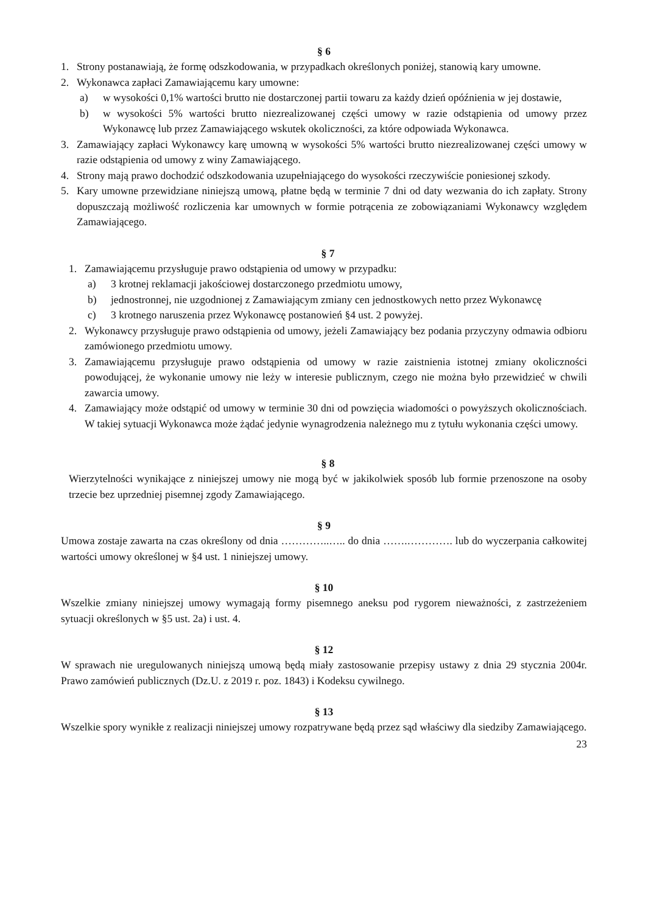§ 6
1. Strony postanawiają, że formę odszkodowania, w przypadkach określonych poniżej, stanowią kary umowne.
2. Wykonawca zapłaci Zamawiającemu kary umowne:
a) w wysokości 0,1% wartości brutto nie dostarczonej partii towaru za każdy dzień opóźnienia w jej dostawie,
b) w wysokości 5% wartości brutto niezrealizowanej części umowy w razie odstąpienia od umowy przez Wykonawcę lub przez Zamawiającego wskutek okoliczności, za które odpowiada Wykonawca.
3. Zamawiający zapłaci Wykonawcy karę umowną w wysokości 5% wartości brutto niezrealizowanej części umowy w razie odstąpienia od umowy z winy Zamawiającego.
4. Strony mają prawo dochodzić odszkodowania uzupełniającego do wysokości rzeczywiście poniesionej szkody.
5. Kary umowne przewidziane niniejszą umową, płatne będą w terminie 7 dni od daty wezwania do ich zapłaty. Strony dopuszczają możliwość rozliczenia kar umownych w formie potrącenia ze zobowiązaniami Wykonawcy względem Zamawiającego.
§ 7
1. Zamawiającemu przysługuje prawo odstąpienia od umowy w przypadku:
a) 3 krotnej reklamacji jakościowej dostarczonego przedmiotu umowy,
b) jednostronnej, nie uzgodnionej z Zamawiającym zmiany cen jednostkowych netto przez Wykonawcę
c) 3 krotnego naruszenia przez Wykonawcę postanowień §4 ust. 2 powyżej.
2. Wykonawcy przysługuje prawo odstąpienia od umowy, jeżeli Zamawiający bez podania przyczyny odmawia odbioru zamówionego przedmiotu umowy.
3. Zamawiającemu przysługuje prawo odstąpienia od umowy w razie zaistnienia istotnej zmiany okoliczności powodującej, że wykonanie umowy nie leży w interesie publicznym, czego nie można było przewidzieć w chwili zawarcia umowy.
4. Zamawiający może odstąpić od umowy w terminie 30 dni od powzięcia wiadomości o powyższych okolicznościach. W takiej sytuacji Wykonawca może żądać jedynie wynagrodzenia należnego mu z tytułu wykonania części umowy.
§ 8
Wierzytelności wynikające z niniejszej umowy nie mogą być w jakikolwiek sposób lub formie przenoszone na osoby trzecie bez uprzedniej pisemnej zgody Zamawiającego.
§ 9
Umowa zostaje zawarta na czas określony od dnia …………..….. do dnia …….…………. lub do wyczerpania całkowitej wartości umowy określonej w §4 ust. 1 niniejszej umowy.
§ 10
Wszelkie zmiany niniejszej umowy wymagają formy pisemnego aneksu pod rygorem nieważności, z zastrzeżeniem sytuacji określonych w §5 ust. 2a) i ust. 4.
§ 12
W sprawach nie uregulowanych niniejszą umową będą miały zastosowanie przepisy ustawy z dnia 29 stycznia 2004r. Prawo zamówień publicznych (Dz.U. z 2019 r. poz. 1843) i Kodeksu cywilnego.
§ 13
Wszelkie spory wynikłe z realizacji niniejszej umowy rozpatrywane będą przez sąd właściwy dla siedziby Zamawiającego.
23